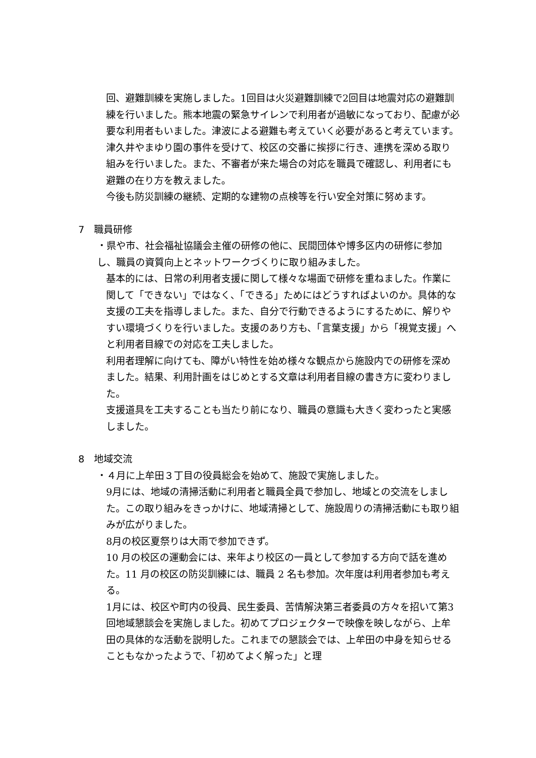回、避難訓練を実施しました。1回目は火災避難訓練で2回目は地震対応の避難訓練を行いました。熊本地震の緊急サイレンで利用者が過敏になっており、配慮が必要な利用者もいました。津波による避難も考えていく必要があると考えています。
津久井やまゆり園の事件を受けて、校区の交番に挨拶に行き、連携を深める取り組みを行いました。また、不審者が来た場合の対応を職員で確認し、利用者にも避難の在り方を教えました。
今後も防災訓練の継続、定期的な建物の点検等を行い安全対策に努めます。
7　職員研修
・県や市、社会福祉協議会主催の研修の他に、民間団体や博多区内の研修に参加し、職員の資質向上とネットワークづくりに取り組みました。
基本的には、日常の利用者支援に関して様々な場面で研修を重ねました。作業に関して「できない」ではなく、「できる」ためにはどうすればよいのか。具体的な支援の工夫を指導しました。また、自分で行動できるようにするために、解りやすい環境づくりを行いました。支援のあり方も、「言葉支援」から「視覚支援」へと利用者目線での対応を工夫しました。
利用者理解に向けても、障がい特性を始め様々な観点から施設内での研修を深めました。結果、利用計画をはじめとする文章は利用者目線の書き方に変わりました。
支援道具を工夫することも当たり前になり、職員の意識も大きく変わったと実感しました。
8　地域交流
・４月に上牟田３丁目の役員総会を始めて、施設で実施しました。
9月には、地域の清掃活動に利用者と職員全員で参加し、地域との交流をしました。この取り組みをきっかけに、地域清掃として、施設周りの清掃活動にも取り組みが広がりました。
8月の校区夏祭りは大雨で参加できず。
10 月の校区の運動会には、来年より校区の一員として参加する方向で話を進めた。11 月の校区の防災訓練には、職員 2 名も参加。次年度は利用者参加も考える。
1月には、校区や町内の役員、民生委員、苦情解決第三者委員の方々を招いて第3回地域懇談会を実施しました。初めてプロジェクターで映像を映しながら、上牟田の具体的な活動を説明した。これまでの懇談会では、上牟田の中身を知らせることもなかったようで、「初めてよく解った」と理